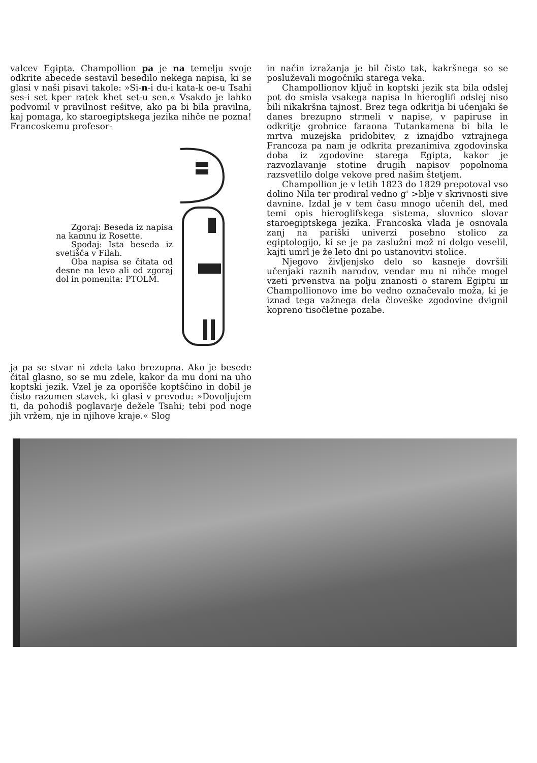valcev Egipta. Champollion pa je na temelju svoje odkrite abecede sestavil besedilo nekega napisa, ki se glasi v naši pisavi takole: »Si-n-i du-i kata-k oe-u Tsahi ses-i set kper ratek khet set-u sen.« Vsakdo je lahko podvomil v pravilnost rešitve, ako pa bi bila pravilna, kaj pomaga, ko staroegiptskega jezika nihče ne pozna! Francoskemu profesor-
Zgoraj: Beseda iz napisa na kamnu iz Rosette.
Spodaj: Ista beseda iz svetišča v Filah.
Oba napisa se čitata od desne na levo ali od zgoraj dol in pomenita: PTOLM.
ja pa se stvar ni zdela tako brezupna. Ako je besede čital glasno, so se mu zdele, kakor da mu doni na uho koptski jezik. Vzel je za oporišče koptščino in dobil je čisto razumen stavek, ki glasi v prevodu: »Dovoljujem ti, da pohodiš poglavarje dežele Tsahi; tebi pod noge jih vržem, nje in njihove kraje.« Slog
in način izražanja je bil čisto tak, kakršnega so se posluževali mogočniki starega veka.
Champollionov ključ in koptski jezik sta bila odslej pot do smisla vsakega napisa ln hieroglifi odslej niso bili nikakršna tajnost. Brez tega odkritja bi učenjaki še danes brezupno strmeli v napise, v papiruse in odkritje grobnice faraona Tutankamena bi bila le mrtva muzejska pridobitev, z iznajdbo vztrajnega Francoza pa nam je odkrita prezanimiva zgodovinska doba iz zgodovine starega Egipta, kakor je razvozlavanje stotine drugih napisov popolnoma razsvetlilo dolge vekove pred našim štetjem.
Champollion je v letih 1823 do 1829 prepotoval vso dolino Nila ter prodiral vedno g' >blje v skrivnosti sive davnine. Izdal je v tem času mnogo učenih del, med temi opis hieroglifskega sistema, slovnico slovar staroegiptskega jezika. Francoska vlada je osnovala zanj na pariški univerzi posebno stolico za egiptologijo, ki se je pa zaslužni mož ni dolgo veselil, kajti umrl je že leto dni po ustanovitvi stolice.
Njegovo življenjsko delo so kasneje dovršili učenjaki raznih narodov, vendar mu ni nihče mogel vzeti prvenstva na polju znanosti o starem Egiptu ш Champollionovo ime bo vedno označevalo moža, ki je iznad tega važnega dela človeške zgodovine dvignil kopreno tisočletne pozabe.